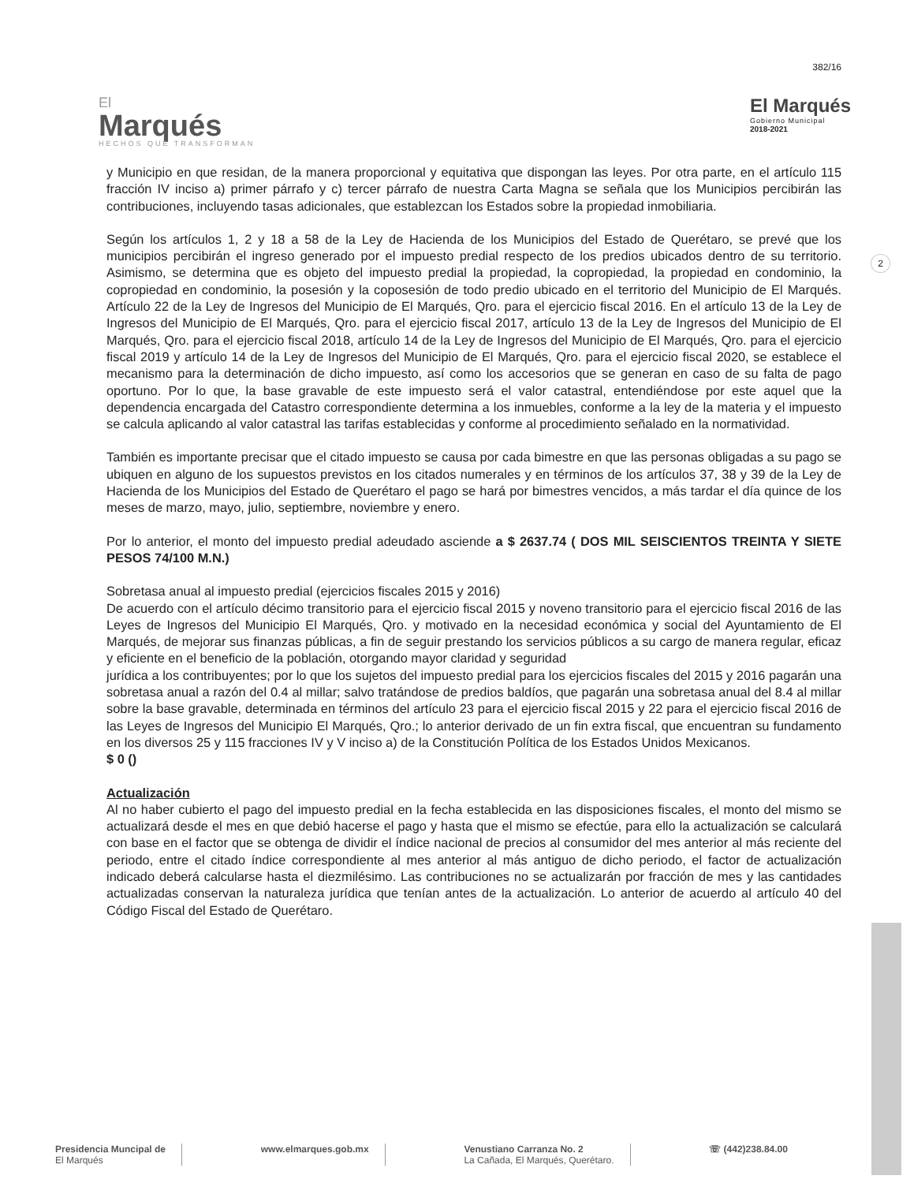382/16
El
Marqués
HECHOS QUE TRANSFORMAN
El Marqués
Gobierno Municipal
2018-2021
2
y Municipio en que residan, de la manera proporcional y equitativa que dispongan las leyes. Por otra parte, en el artículo 115 fracción IV inciso a) primer párrafo y c) tercer párrafo de nuestra Carta Magna se señala que los Municipios percibirán las contribuciones, incluyendo tasas adicionales, que establezcan los Estados sobre la propiedad inmobiliaria.
Según los artículos 1, 2 y 18 a 58 de la Ley de Hacienda de los Municipios del Estado de Querétaro, se prevé que los municipios percibirán el ingreso generado por el impuesto predial respecto de los predios ubicados dentro de su territorio. Asimismo, se determina que es objeto del impuesto predial la propiedad, la copropiedad, la propiedad en condominio, la copropiedad en condominio, la posesión y la coposesión de todo predio ubicado en el territorio del Municipio de El Marqués. Artículo 22 de la Ley de Ingresos del Municipio de El Marqués, Qro. para el ejercicio fiscal 2016. En el artículo 13 de la Ley de Ingresos del Municipio de El Marqués, Qro. para el ejercicio fiscal 2017, artículo 13 de la Ley de Ingresos del Municipio de El Marqués, Qro. para el ejercicio fiscal 2018, artículo 14 de la Ley de Ingresos del Municipio de El Marqués, Qro. para el ejercicio fiscal 2019 y artículo 14 de la Ley de Ingresos del Municipio de El Marqués, Qro. para el ejercicio fiscal 2020, se establece el mecanismo para la determinación de dicho impuesto, así como los accesorios que se generan en caso de su falta de pago oportuno. Por lo que, la base gravable de este impuesto será el valor catastral, entendiéndose por este aquel que la dependencia encargada del Catastro correspondiente determina a los inmuebles, conforme a la ley de la materia y el impuesto se calcula aplicando al valor catastral las tarifas establecidas y conforme al procedimiento señalado en la normatividad.
También es importante precisar que el citado impuesto se causa por cada bimestre en que las personas obligadas a su pago se ubiquen en alguno de los supuestos previstos en los citados numerales y en términos de los artículos 37, 38 y 39 de la Ley de Hacienda de los Municipios del Estado de Querétaro el pago se hará por bimestres vencidos, a más tardar el día quince de los meses de marzo, mayo, julio, septiembre, noviembre y enero.
Por lo anterior, el monto del impuesto predial adeudado asciende a $ 2637.74 ( DOS MIL SEISCIENTOS TREINTA Y SIETE PESOS 74/100 M.N.)
Sobretasa anual al impuesto predial (ejercicios fiscales 2015 y 2016)
De acuerdo con el artículo décimo transitorio para el ejercicio fiscal 2015 y noveno transitorio para el ejercicio fiscal 2016 de las Leyes de Ingresos del Municipio El Marqués, Qro. y motivado en la necesidad económica y social del Ayuntamiento de El Marqués, de mejorar sus finanzas públicas, a fin de seguir prestando los servicios públicos a su cargo de manera regular, eficaz y eficiente en el beneficio de la población, otorgando mayor claridad y seguridad
jurídica a los contribuyentes; por lo que los sujetos del impuesto predial para los ejercicios fiscales del 2015 y 2016 pagarán una sobretasa anual a razón del 0.4 al millar; salvo tratándose de predios baldíos, que pagarán una sobretasa anual del 8.4 al millar sobre la base gravable, determinada en términos del artículo 23 para el ejercicio fiscal 2015 y 22 para el ejercicio fiscal 2016 de las Leyes de Ingresos del Municipio El Marqués, Qro.; lo anterior derivado de un fin extra fiscal, que encuentran su fundamento en los diversos 25 y 115 fracciones IV y V inciso a) de la Constitución Política de los Estados Unidos Mexicanos.
$ 0 ()
Actualización
Al no haber cubierto el pago del impuesto predial en la fecha establecida en las disposiciones fiscales, el monto del mismo se actualizará desde el mes en que debió hacerse el pago y hasta que el mismo se efectúe, para ello la actualización se calculará con base en el factor que se obtenga de dividir el índice nacional de precios al consumidor del mes anterior al más reciente del periodo, entre el citado índice correspondiente al mes anterior al más antiguo de dicho periodo, el factor de actualización indicado deberá calcularse hasta el diezmilésimo. Las contribuciones no se actualizarán por fracción de mes y las cantidades actualizadas conservan la naturaleza jurídica que tenían antes de la actualización. Lo anterior de acuerdo al artículo 40 del Código Fiscal del Estado de Querétaro.
Presidencia Muncipal de
El Marqués
www.elmarques.gob.mx Venustiano Carranza No. 2
La Cañada, El Marqués, Querétaro.
☏ (442)238.84.00